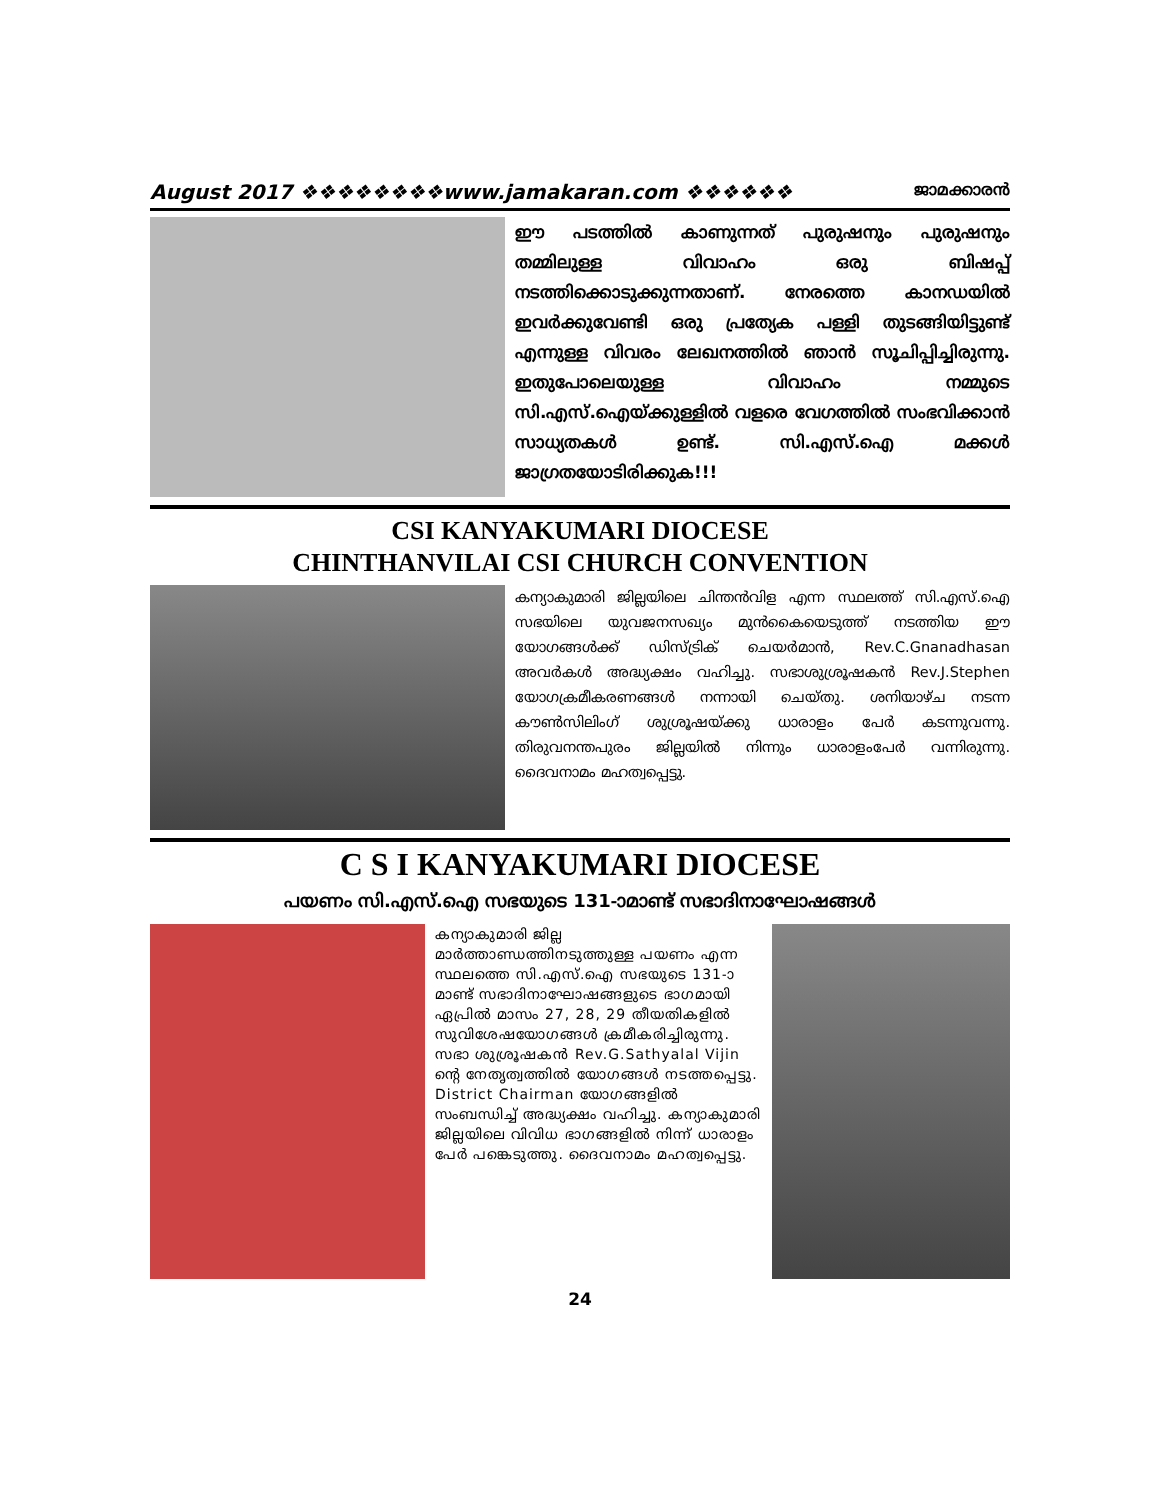August 2017 ❖❖❖❖❖❖❖❖www.jamakaran.com ❖❖❖❖❖❖ ജാമക്കാരൻ
ഈ പടത്തിൽ കാണുന്നത് പുരുഷനും പുരുഷനും തമ്മിലുള്ള വിവാഹം ഒരു ബിഷപ്പ് നടത്തിക്കൊടുക്കുന്നതാണ്. നേരത്തെ കാനഡയിൽ ഇവർക്കുവേണ്ടി ഒരു പ്രത്യേക പള്ളി തുടങ്ങിയിട്ടുണ്ട് എന്നുള്ള വിവരം ലേഖനത്തിൽ ഞാൻ സൂചിപ്പിച്ചിരുന്നു. ഇതുപോലെയുള്ള വിവാഹം നമ്മുടെ സി.എസ്.ഐയ്ക്കുള്ളിൽ വളരെ വേഗത്തിൽ സംഭവിക്കാൻ സാധ്യതകൾ ഉണ്ട്. സി.എസ്.ഐ മക്കൾ ജാഗ്രതയോടിരിക്കുക!!!
CSI KANYAKUMARI DIOCESE
CHINTHANVILAI CSI CHURCH CONVENTION
കന്യാകുമാരി ജില്ലയിലെ ചിന്തൻവിള എന്ന സ്ഥലത്ത് സി.എസ്.ഐ സഭയിലെ യുവജനസഖ്യം മുൻകൈയെടുത്ത് നടത്തിയ ഈ യോഗങ്ങൾക്ക് ഡിസ്ട്രിക് ചെയർമാൻ, Rev.C.Gnanadhasan അവർകൾ അദ്ധ്യക്ഷം വഹിച്ചു. സഭാശുശ്രൂഷകൻ Rev.J.Stephen യോഗക്രമീകരണങ്ങൾ നന്നായി ചെയ്തു. ശനിയാഴ്ച നടന്ന കൗൺസിലിംഗ് ശുശ്രൂഷയ്ക്കു ധാരാളം പേർ കടന്നുവന്നു. തിരുവനന്തപുരം ജില്ലയിൽ നിന്നും ധാരാളംപേർ വന്നിരുന്നു. ദൈവനാമം മഹത്വപ്പെട്ടു.
C S I KANYAKUMARI DIOCESE
പയണം സി.എസ്.ഐ സഭയുടെ 131-ാമാണ്ട് സഭാദിനാഘോഷങ്ങൾ
കന്യാകുമാരി ജില്ല മാർത്താണ്ഡത്തിനടുത്തുള്ള പയണം എന്ന സ്ഥലത്തെ സി.എസ്.ഐ സഭയുടെ 131-ാമാണ്ട് സഭാദിനാഘോഷങ്ങളുടെ ഭാഗമായി ഏപ്രിൽ മാസം 27, 28, 29 തീയതികളിൽ സുവിശേഷയോഗങ്ങൾ ക്രമീകരിച്ചിരുന്നു. സഭാ ശുശ്രൂഷകൻ Rev.G.Sathyalal Vijin ന്റെ നേതൃത്വത്തിൽ യോഗങ്ങൾ നടത്തപ്പെട്ടു. District Chairman യോഗങ്ങളിൽ സംബന്ധിച്ച് അദ്ധ്യക്ഷം വഹിച്ചു. കന്യാകുമാരി ജില്ലയിലെ വിവിധ ഭാഗങ്ങളിൽ നിന്ന് ധാരാളം പേർ പങ്കെടുത്തു. ദൈവനാമം മഹത്വപ്പെട്ടു.
24